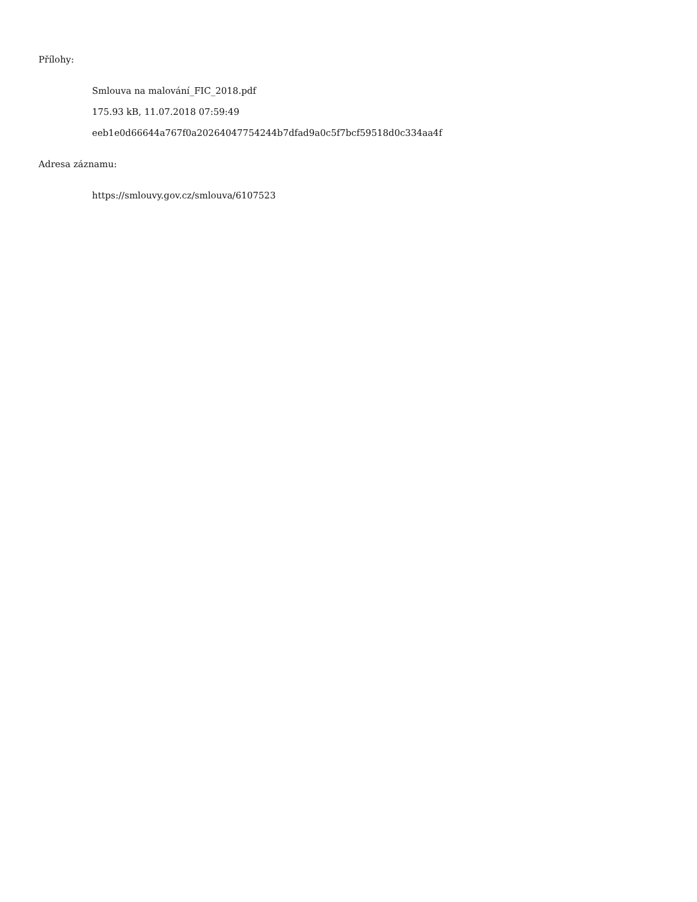Přílohy:
Smlouva na malování_FIC_2018.pdf
175.93 kB, 11.07.2018 07:59:49
eeb1e0d66644a767f0a20264047754244b7dfad9a0c5f7bcf59518d0c334aa4f
Adresa záznamu:
https://smlouvy.gov.cz/smlouva/6107523